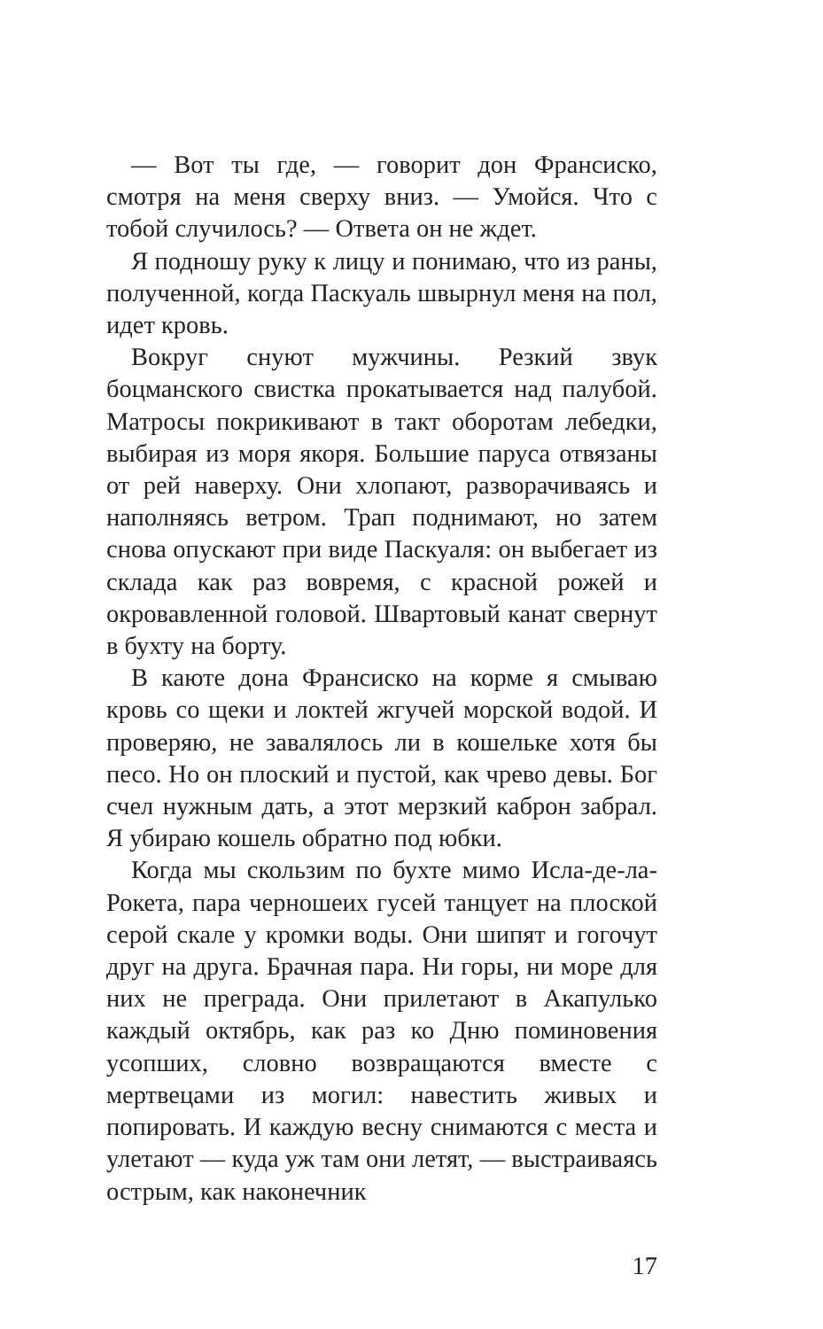— Вот ты где, — говорит дон Франсиско, смотря на меня сверху вниз. — Умойся. Что с тобой случилось? — Ответа он не ждет.
Я подношу руку к лицу и понимаю, что из раны, полученной, когда Паскуаль швырнул меня на пол, идет кровь.
Вокруг снуют мужчины. Резкий звук боцманского свистка прокатывается над палубой. Матросы покрикивают в такт оборотам лебедки, выбирая из моря якоря. Большие паруса отвязаны от рей наверху. Они хлопают, разворачиваясь и наполняясь ветром. Трап поднимают, но затем снова опускают при виде Паскуаля: он выбегает из склада как раз вовремя, с красной рожей и окровавленной головой. Швартовый канат свернут в бухту на борту.
В каюте дона Франсиско на корме я смываю кровь со щеки и локтей жгучей морской водой. И проверяю, не завалялось ли в кошельке хотя бы песо. Но он плоский и пустой, как чрево девы. Бог счел нужным дать, а этот мерзкий каброн забрал. Я убираю кошель обратно под юбки.
Когда мы скользим по бухте мимо Исла-де-ла-Рокета, пара черношеих гусей танцует на плоской серой скале у кромки воды. Они шипят и гогочут друг на друга. Брачная пара. Ни горы, ни море для них не преграда. Они прилетают в Акапулько каждый октябрь, как раз ко Дню поминовения усопших, словно возвращаются вместе с мертвецами из могил: навестить живых и попировать. И каждую весну снимаются с места и улетают — куда уж там они летят, — выстраиваясь острым, как наконечник
17